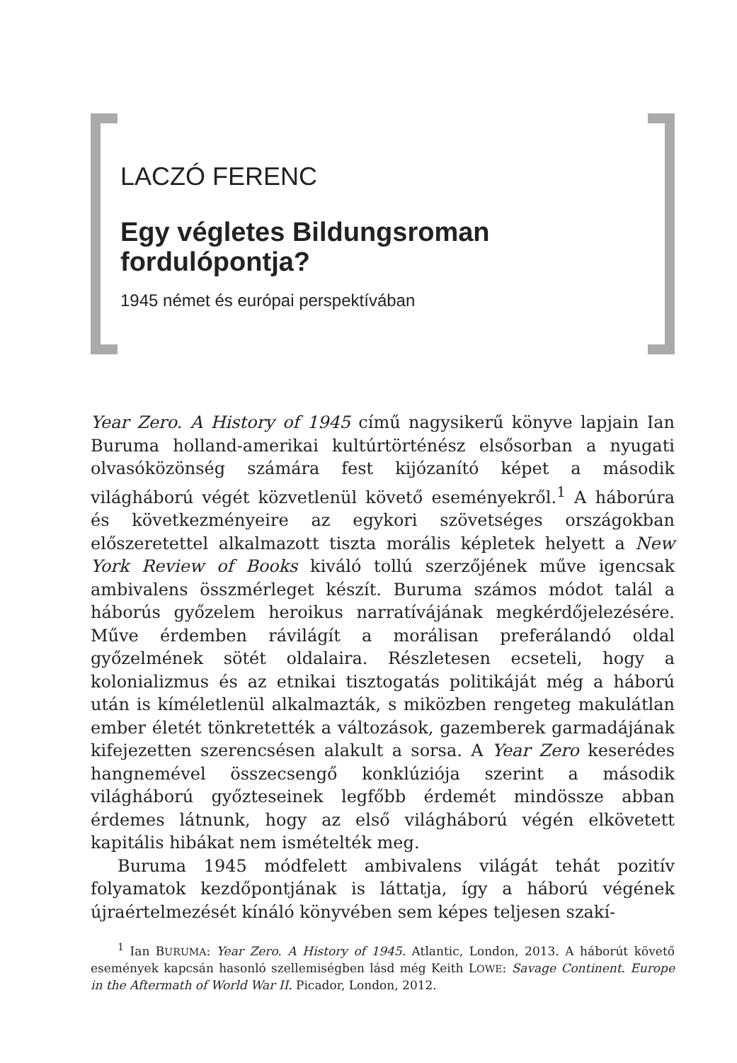LACZÓ FERENC
Egy végletes Bildungsroman
fordulópontja?
1945 német és európai perspektívában
Year Zero. A History of 1945 című nagysikerű könyve lapjain Ian Buruma holland-amerikai kultúrtörténész elsősorban a nyugati olvasóközönség számára fest kijózanító képet a második világháború végét közvetlenül követő eseményekről.<sup>1</sup> A háborúra és következményeire az egykori szövetséges országokban előszeretettel alkalmazott tiszta morális képletek helyett a New York Review of Books kiváló tollú szerzőjének műve igencsak ambivalens összmérleget készít. Buruma számos módot talál a háborús győzelem heroikus narratívájának megkérdőjelezésére. Műve érdemben rávilágít a morálisan preferálandó oldal győzelmének sötét oldalaira. Részletesen ecseteli, hogy a kolonializmus és az etnikai tisztogatás politikáját még a háború után is kíméletlenül alkalmazták, s miközben rengeteg makulátlan ember életét tönkretették a változások, gazemberek garmadájának kifejezetten szerencsésen alakult a sorsa. A Year Zero keserédes hangnemével összecsengő konklúziója szerint a második világháború győzteseinek legfőbb érdemét mindössze abban érdemes látnunk, hogy az első világháború végén elkövetett kapitális hibákat nem ismételték meg.
Buruma 1945 módfelett ambivalens világát tehát pozitív folyamatok kezdőpontjának is láttatja, így a háború végének újraértelmezését kínáló könyvében sem képes teljesen szakí-
<sup>1</sup> Ian BURUMA: Year Zero. A History of 1945. Atlantic, London, 2013. A háborút követő események kapcsán hasonló szellemiségben lásd még Keith LOWE: Savage Continent. Europe in the Aftermath of World War II. Picador, London, 2012.